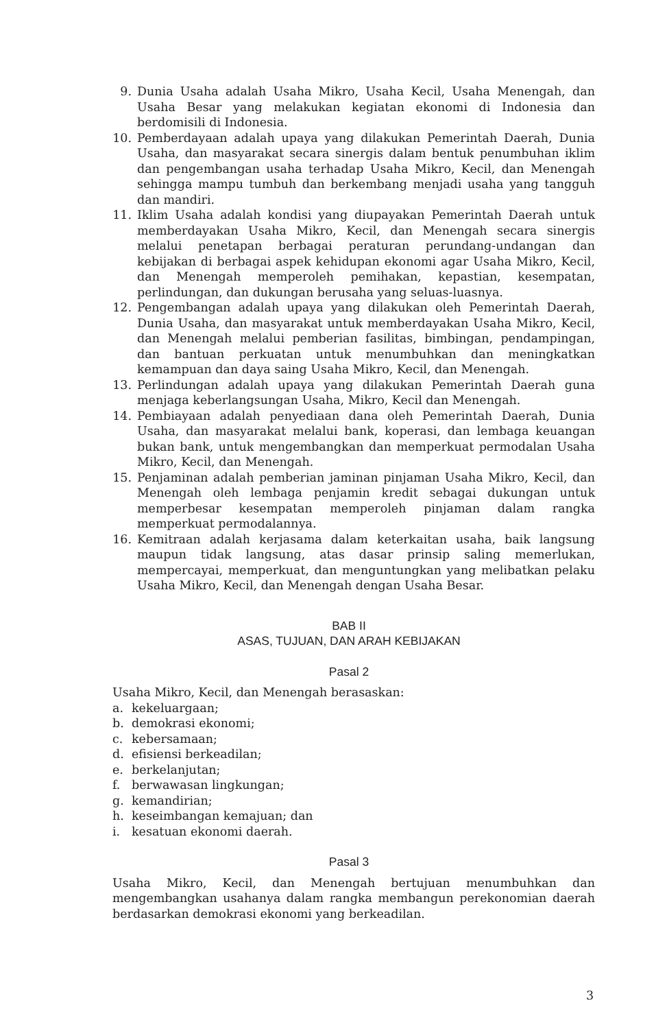9. Dunia Usaha adalah Usaha Mikro, Usaha Kecil, Usaha Menengah, dan Usaha Besar yang melakukan kegiatan ekonomi di Indonesia dan berdomisili di Indonesia.
10. Pemberdayaan adalah upaya yang dilakukan Pemerintah Daerah, Dunia Usaha, dan masyarakat secara sinergis dalam bentuk penumbuhan iklim dan pengembangan usaha terhadap Usaha Mikro, Kecil, dan Menengah sehingga mampu tumbuh dan berkembang menjadi usaha yang tangguh dan mandiri.
11. Iklim Usaha adalah kondisi yang diupayakan Pemerintah Daerah untuk memberdayakan Usaha Mikro, Kecil, dan Menengah secara sinergis melalui penetapan berbagai peraturan perundang-undangan dan kebijakan di berbagai aspek kehidupan ekonomi agar Usaha Mikro, Kecil, dan Menengah memperoleh pemihakan, kepastian, kesempatan, perlindungan, dan dukungan berusaha yang seluas-luasnya.
12. Pengembangan adalah upaya yang dilakukan oleh Pemerintah Daerah, Dunia Usaha, dan masyarakat untuk memberdayakan Usaha Mikro, Kecil, dan Menengah melalui pemberian fasilitas, bimbingan, pendampingan, dan bantuan perkuatan untuk menumbuhkan dan meningkatkan kemampuan dan daya saing Usaha Mikro, Kecil, dan Menengah.
13. Perlindungan adalah upaya yang dilakukan Pemerintah Daerah guna menjaga keberlangsungan Usaha, Mikro, Kecil dan Menengah.
14. Pembiayaan adalah penyediaan dana oleh Pemerintah Daerah, Dunia Usaha, dan masyarakat melalui bank, koperasi, dan lembaga keuangan bukan bank, untuk mengembangkan dan memperkuat permodalan Usaha Mikro, Kecil, dan Menengah.
15. Penjaminan adalah pemberian jaminan pinjaman Usaha Mikro, Kecil, dan Menengah oleh lembaga penjamin kredit sebagai dukungan untuk memperbesar kesempatan memperoleh pinjaman dalam rangka memperkuat permodalannya.
16. Kemitraan adalah kerjasama dalam keterkaitan usaha, baik langsung maupun tidak langsung, atas dasar prinsip saling memerlukan, mempercayai, memperkuat, dan menguntungkan yang melibatkan pelaku Usaha Mikro, Kecil, dan Menengah dengan Usaha Besar.
BAB II
ASAS, TUJUAN, DAN ARAH KEBIJAKAN
Pasal 2
Usaha Mikro, Kecil, dan Menengah berasaskan:
a. kekeluargaan;
b. demokrasi ekonomi;
c. kebersamaan;
d. efisiensi berkeadilan;
e. berkelanjutan;
f. berwawasan lingkungan;
g. kemandirian;
h. keseimbangan kemajuan; dan
i. kesatuan ekonomi daerah.
Pasal 3
Usaha Mikro, Kecil, dan Menengah bertujuan menumbuhkan dan mengembangkan usahanya dalam rangka membangun perekonomian daerah berdasarkan demokrasi ekonomi yang berkeadilan.
3